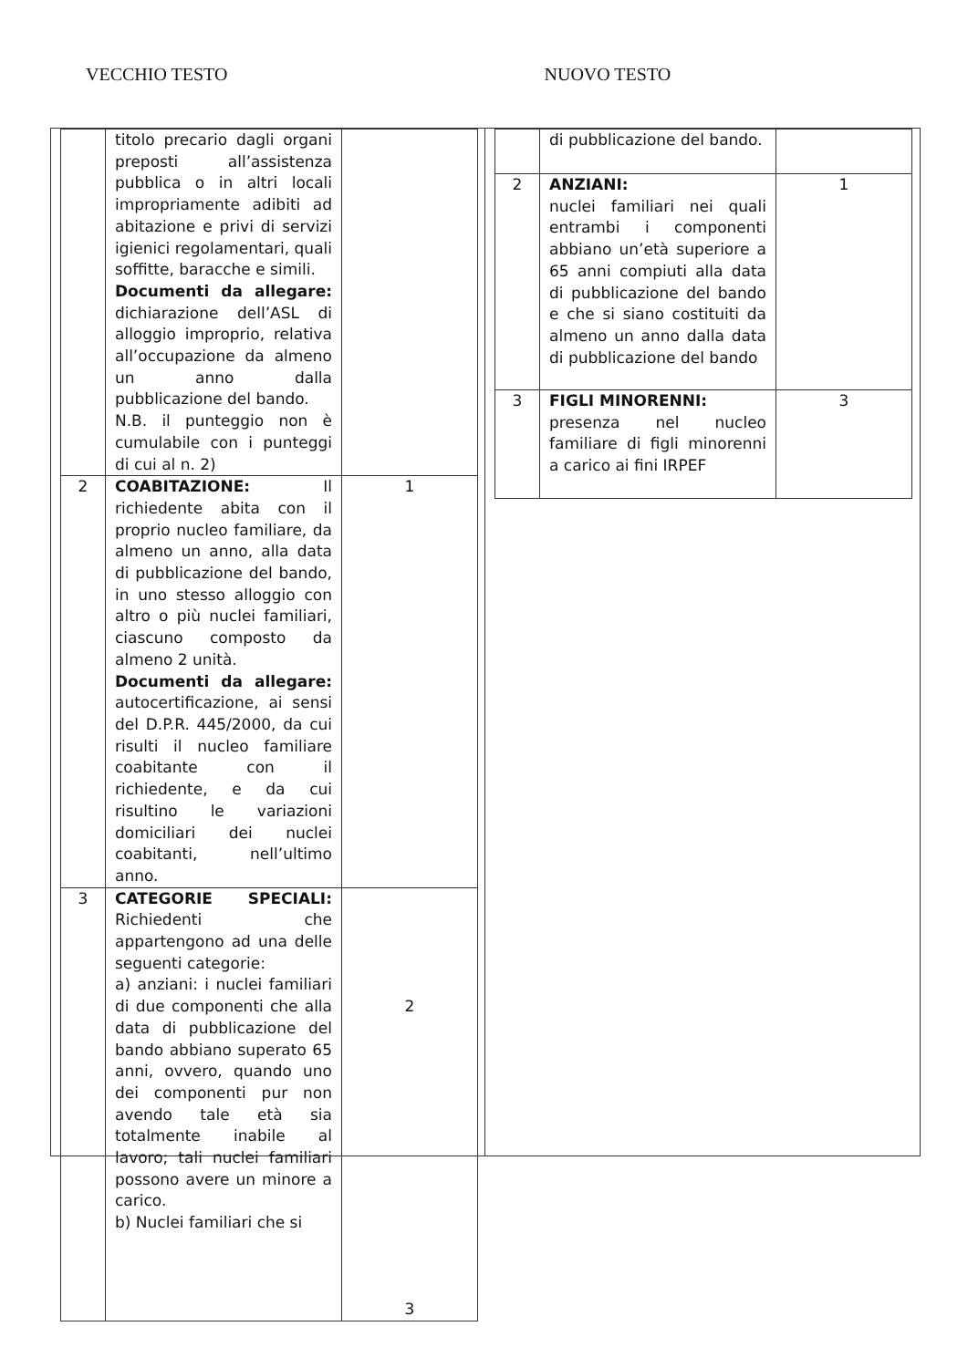VECCHIO TESTO NUOVO TESTO
| | titolo precario dagli organi preposti all’assistenza pubblica o in altri locali impropriamente adibiti ad abitazione e privi di servizi igienici regolamentari, quali soffitte, baracche e simili. Documenti da allegare: dichiarazione dell’ASL di alloggio improprio, relativa all’occupazione da almeno un anno dalla pubblicazione del bando. N.B. il punteggio non è cumulabile con i punteggi di cui al n. 2) | |
| 2 | COABITAZIONE: Il richiedente abita con il proprio nucleo familiare, da almeno un anno, alla data di pubblicazione del bando, in uno stesso alloggio con altro o più nuclei familiari, ciascuno composto da almeno 2 unità. Documenti da allegare: autocertificazione, ai sensi del D.P.R. 445/2000, da cui risulti il nucleo familiare coabitante con il richiedente, e da cui risultino le variazioni domiciliari dei nuclei coabitanti, nell’ultimo anno. | 1 |
| 3 | CATEGORIE SPECIALI: Richiedenti che appartengono ad una delle seguenti categorie: a) anziani: i nuclei familiari di due componenti che alla data di pubblicazione del bando abbiano superato 65 anni, ovvero, quando uno dei componenti pur non avendo tale età sia totalmente inabile al lavoro; tali nuclei familiari possono avere un minore a carico. b) Nuclei familiari che si | 2 3 |
| | di pubblicazione del bando. | |
| 2 | ANZIANI: nuclei familiari nei quali entrambi i componenti abbiano un’età superiore a 65 anni compiuti alla data di pubblicazione del bando e che si siano costituiti da almeno un anno dalla data di pubblicazione del bando | 1 |
| 3 | FIGLI MINORENNI: presenza nel nucleo familiare di figli minorenni a carico ai fini IRPEF | 3 |